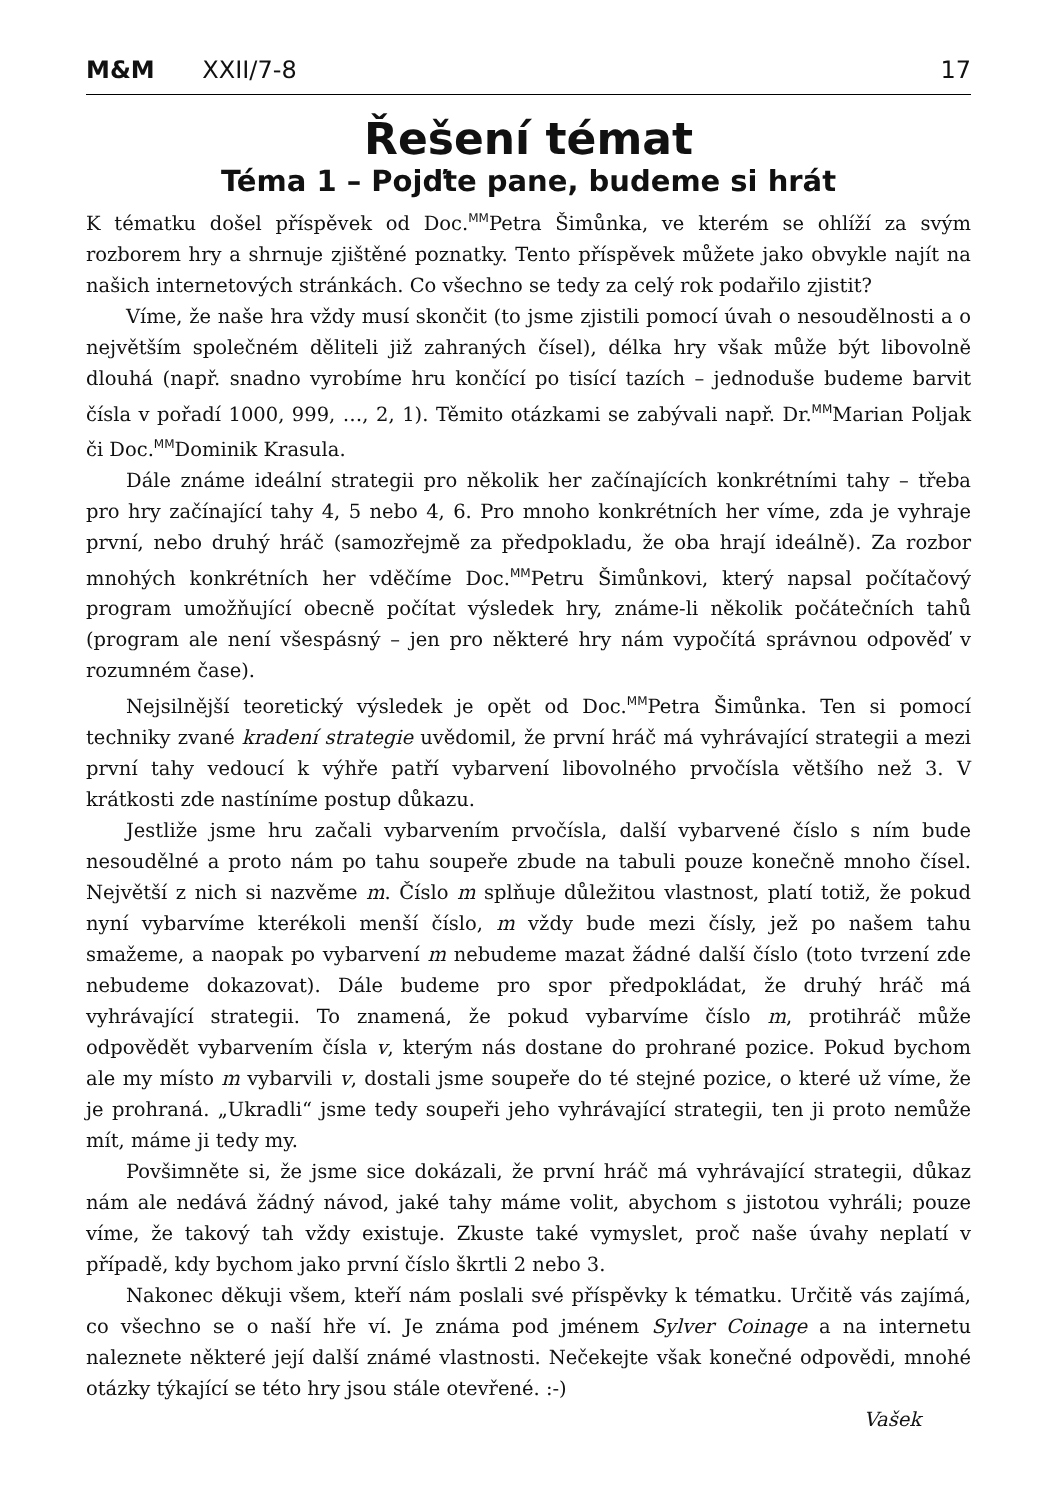M&M XXII/7-8 17
Řešení témat
Téma 1 – Pojďte pane, budeme si hrát
K tématku došel příspěvek od Doc.<sup>MM</sup>Petra Šimůnka, ve kterém se ohlíží za svým rozborem hry a shrnuje zjištěné poznatky. Tento příspěvek můžete jako obvykle najít na našich internetových stránkách. Co všechno se tedy za celý rok podařilo zjistit?
Víme, že naše hra vždy musí skončit (to jsme zjistili pomocí úvah o nesoudělnosti a o největším společném děliteli již zahraných čísel), délka hry však může být libovolně dlouhá (např. snadno vyrobíme hru končící po tisící tazích – jednoduše budeme barvit čísla v pořadí 1000, 999, …, 2, 1). Těmito otázkami se zabývali např. Dr.<sup>MM</sup>Marian Poljak či Doc.<sup>MM</sup>Dominik Krasula.
Dále známe ideální strategii pro několik her začínajících konkrétními tahy – třeba pro hry začínající tahy 4, 5 nebo 4, 6. Pro mnoho konkrétních her víme, zda je vyhraje první, nebo druhý hráč (samozřejmě za předpokladu, že oba hrají ideálně). Za rozbor mnohých konkrétních her vděčíme Doc.<sup>MM</sup>Petru Šimůnkovi, který napsal počítačový program umožňující obecně počítat výsledek hry, známe-li několik počátečních tahů (program ale není všespásný – jen pro některé hry nám vypočítá správnou odpověď v rozumném čase).
Nejsilnější teoretický výsledek je opět od Doc.<sup>MM</sup>Petra Šimůnka. Ten si pomocí techniky zvané kradení strategie uvědomil, že první hráč má vyhrávající strategii a mezi první tahy vedoucí k výhře patří vybarvení libovolného prvočísla většího než 3. V krátkosti zde nastíníme postup důkazu.
Jestliže jsme hru začali vybarvením prvočísla, další vybarvené číslo s ním bude nesoudělné a proto nám po tahu soupeře zbude na tabuli pouze konečně mnoho čísel. Největší z nich si nazvěme m. Číslo m splňuje důležitou vlastnost, platí totiž, že pokud nyní vybarvíme kterékoli menší číslo, m vždy bude mezi čísly, jež po našem tahu smažeme, a naopak po vybarvení m nebudeme mazat žádné další číslo (toto tvrzení zde nebudeme dokazovat). Dále budeme pro spor předpokládat, že druhý hráč má vyhrávající strategii. To znamená, že pokud vybarvíme číslo m, protihráč může odpovědět vybarvením čísla v, kterým nás dostane do prohrané pozice. Pokud bychom ale my místo m vybarvili v, dostali jsme soupeře do té stejné pozice, o které už víme, že je prohraná. „Ukradli“ jsme tedy soupeři jeho vyhrávající strategii, ten ji proto nemůže mít, máme ji tedy my.
Povšimněte si, že jsme sice dokázali, že první hráč má vyhrávající strategii, důkaz nám ale nedává žádný návod, jaké tahy máme volit, abychom s jistotou vyhráli; pouze víme, že takový tah vždy existuje. Zkuste také vymyslet, proč naše úvahy neplatí v případě, kdy bychom jako první číslo škrtli 2 nebo 3.
Nakonec děkuji všem, kteří nám poslali své příspěvky k tématku. Určitě vás zajímá, co všechno se o naší hře ví. Je známa pod jménem Sylver Coinage a na internetu naleznete některé její další známé vlastnosti. Nečekejte však konečné odpovědi, mnohé otázky týkající se této hry jsou stále otevřené. :-)
Vašek